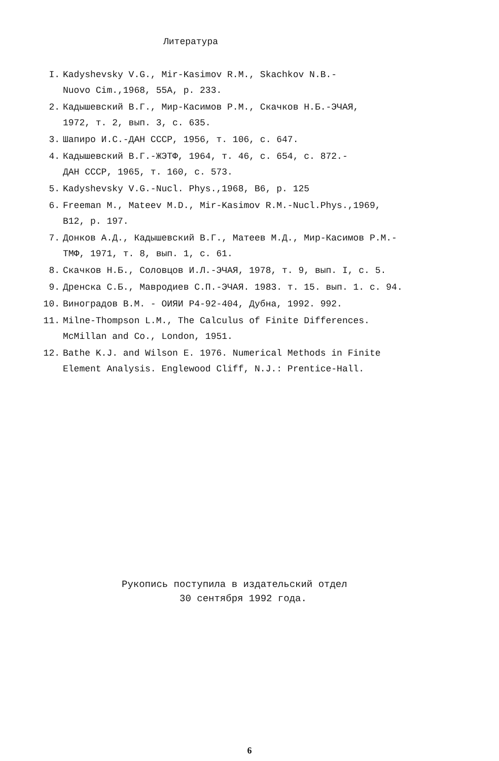Литература
I. Kadyshevsky V.G., Mir-Kasimov R.M., Skachkov N.B.-
Nuovo Cim.,1968, 55A, p. 233.
2. Кадышевский В.Г., Мир-Касимов Р.М., Скачков Н.Б.-ЭЧАЯ,
1972, т. 2, вып. 3, с. 635.
3. Шапиро И.С.-ДАН СССР, 1956, т. 106, с. 647.
4. Кадышевский В.Г.-ЖЭТФ, 1964, т. 46, с. 654, с. 872.-
ДАН СССР, 1965, т. 160, с. 573.
5. Kadyshevsky V.G.-Nucl. Phys.,1968, B6, p. 125
6. Freeman M., Mateev M.D., Mir-Kasimov R.M.-Nucl.Phys.,1969,
B12, p. 197.
7. Донков А.Д., Кадышевский В.Г., Матеев М.Д., Мир-Касимов Р.М.-
ТМФ, 1971, т. 8, вып. 1, с. 61.
8. Скачков Н.Б., Соловцов И.Л.-ЭЧАЯ, 1978, т. 9, вып. I, с. 5.
9. Дренска С.Б., Мавродиев С.П.-ЭЧАЯ. 1983. т. 15. вып. 1. с. 94.
10. Виноградов В.М. - ОИЯИ Р4-92-404, Дубна, 1992. 992.
11. Milne-Thompson L.M., The Calculus of Finite Differences.
McMillan and Co., London, 1951.
12. Bathe K.J. and Wilson E. 1976. Numerical Methods in Finite
Element Analysis. Englewood Cliff, N.J.: Prentice-Hall.
Рукопись поступила в издательский отдел
30 сентября 1992 года.
6